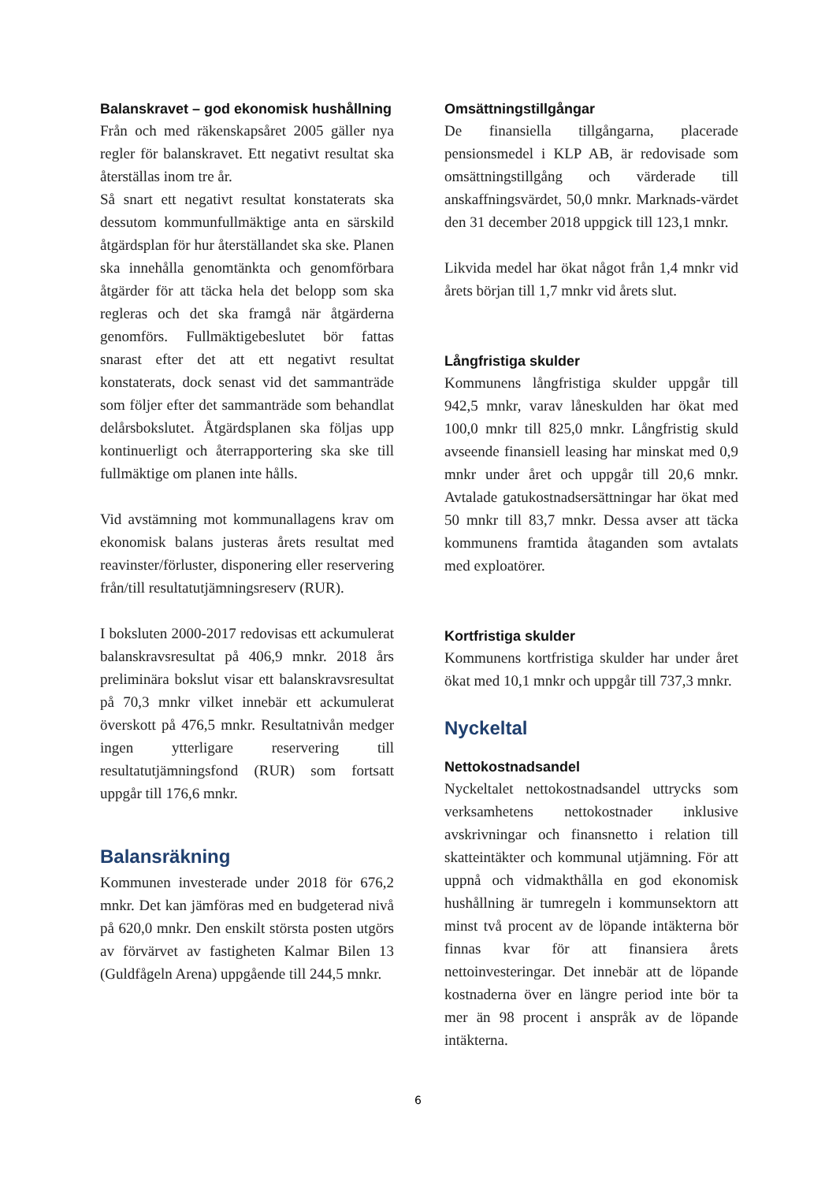Balanskravet – god ekonomisk hushållning
Från och med räkenskapsåret 2005 gäller nya regler för balanskravet. Ett negativt resultat ska återställas inom tre år.
Så snart ett negativt resultat konstaterats ska dessutom kommunfullmäktige anta en särskild åtgärdsplan för hur återställandet ska ske. Planen ska innehålla genomtänkta och genomförbara åtgärder för att täcka hela det belopp som ska regleras och det ska framgå när åtgärderna genomförs. Fullmäktigebeslutet bör fattas snarast efter det att ett negativt resultat konstaterats, dock senast vid det sammanträde som följer efter det sammanträde som behandlat delårsbokslutet. Åtgärdsplanen ska följas upp kontinuerligt och återrapportering ska ske till fullmäktige om planen inte hålls.
Vid avstämning mot kommunallagens krav om ekonomisk balans justeras årets resultat med reavinster/förluster, disponering eller reservering från/till resultatutjämningsreserv (RUR).
I boksluten 2000-2017 redovisas ett ackumulerat balanskravsresultat på 406,9 mnkr. 2018 års preliminära bokslut visar ett balanskravsresultat på 70,3 mnkr vilket innebär ett ackumulerat överskott på 476,5 mnkr. Resultatnivån medger ingen ytterligare reservering till resultatutjämningsfond (RUR) som fortsatt uppgår till 176,6 mnkr.
Balansräkning
Kommunen investerade under 2018 för 676,2 mnkr. Det kan jämföras med en budgeterad nivå på 620,0 mnkr. Den enskilt största posten utgörs av förvärvet av fastigheten Kalmar Bilen 13 (Guldfågeln Arena) uppgående till 244,5 mnkr.
Omsättningstillgångar
De finansiella tillgångarna, placerade pensionsmedel i KLP AB, är redovisade som omsättningstillgång och värderade till anskaffningsvärdet, 50,0 mnkr. Marknads-värdet den 31 december 2018 uppgick till 123,1 mnkr.
Likvida medel har ökat något från 1,4 mnkr vid årets början till 1,7 mnkr vid årets slut.
Långfristiga skulder
Kommunens långfristiga skulder uppgår till 942,5 mnkr, varav låneskulden har ökat med 100,0 mnkr till 825,0 mnkr. Långfristig skuld avseende finansiell leasing har minskat med 0,9 mnkr under året och uppgår till 20,6 mnkr. Avtalade gatukostnadsersättningar har ökat med 50 mnkr till 83,7 mnkr. Dessa avser att täcka kommunens framtida åtaganden som avtalats med exploatörer.
Kortfristiga skulder
Kommunens kortfristiga skulder har under året ökat med 10,1 mnkr och uppgår till 737,3 mnkr.
Nyckeltal
Nettokostnadsandel
Nyckeltalet nettokostnadsandel uttrycks som verksamhetens nettokostnader inklusive avskrivningar och finansnetto i relation till skatteintäkter och kommunal utjämning. För att uppnå och vidmakthålla en god ekonomisk hushållning är tumregeln i kommunsektorn att minst två procent av de löpande intäkterna bör finnas kvar för att finansiera årets nettoinvesteringar. Det innebär att de löpande kostnaderna över en längre period inte bör ta mer än 98 procent i anspråk av de löpande intäkterna.
6